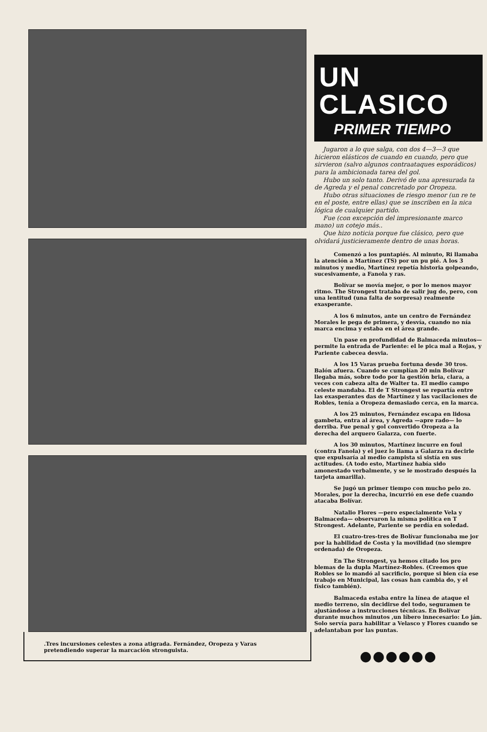.Tres incursiones celestes a zona atigrada. Fernández, Oropeza y Varas pretendiendo superar la marcación stronguista.
UN CLASICO
PRIMER TIEMPO
Jugaron a lo que salga, con dos 4—3—3 que hicieron elásticos de cuando en cuando, pero que sirvieron (salvo algunos contraataques esporádicos) para la ambicionada tarea del gol.
Hubo un solo tanto. Derivó de una apresurada ta de Agreda y el penal concretado por Oropeza.
Hubo otras situaciones de riesgo menor (un re te en el poste, entre ellas) que se inscriben en la nica lógica de cualquier partido.
Fue (con excepción del impresionante marco mano) un cotejo más..
Que hizo noticia porque fue clásico, pero que olvidará justicieramente dentro de unas horas.
Comenzó a los puntapiés. Al minuto, Ri llamaba la atención a Martínez (TS) por un pu pié. A los 3 minutos y medio, Martínez repetía historia golpeando, sucesivamente, a Fanola y ras.
Bolívar se movía mejor, o por lo menos mayor ritmo. The Strongest trataba de salir jug do, pero, con una lentitud (una falta de sorpresa) realmente exasperante.
A los 6 minutos, ante un centro de Fernández Morales le pega de primera, y desvía, cuando no nía marca encima y estaba en el área grande.
Un pase en profundidad de Balmaceda minutos— permite la entrada de Pariente: el le pica mal a Rojas, y Pariente cabecea desvia.
A los 15 Varas prueba fortuna desde 30 tros. Balón afuera. Cuando se cumplían 20 min Bolívar llegaba más, sobre todo por la gestión bria, clara, a veces con cabeza alta de Walter ta. El medio campo celeste mandaba. El de T Strongest se repartía entre las exasperantes das de Martínez y las vacilaciones de Robles, tenía a Oropeza demasiado cerca, en la marca.
A los 25 minutos, Fernández escapa en lidosa gambeta, entra al área, y Agreda —apre rado— lo derriba. Fue penal y gol convertido Oropeza a la derecha del arquero Galarza, con fuerte.
A los 30 minutos, Martínez incurre en foul (contra Fanola) y el juez lo llama a Galarza ra decirle que expulsaría al medio campista si sistía en sus actitudes. (A todo esto, Martínez había sido amonestado verbalmente, y se le mostrado después la tarjeta amarilla).
Se jugó un primer tiempo con mucho pelo zo. Morales, por la derecha, incurrió en ese defe cuando atacaba Bolívar.
Natalio Flores —pero especialmente Vela y Balmaceda— observaron la misma política en T Strongest. Adelante, Pariente se perdía en soledad.
El cuatro-tres-tres de Bolívar funcionaba me jor por la habilidad de Costa y la movilidad (no siempre ordenada) de Oropeza.
En The Strongest, ya hemos citado los pro blemas de la dupla Martínez-Robles. (Creemos que Robles se lo mandó al sacrificio, porque si bien cía ese trabajo en Municipal, las cosas han cambia do, y el físico también).
Balmaceda estaba entre la línea de ataque el medio terreno, sin decidirse del todo, seguramen te ajustándose a instrucciones técnicas. En Bolívar durante muchos minutos ,un líbero innecesario: Lo ján. Solo servía para habilitar a Velasco y Flores cuando se adelantaban por las puntas.
●●●●●●